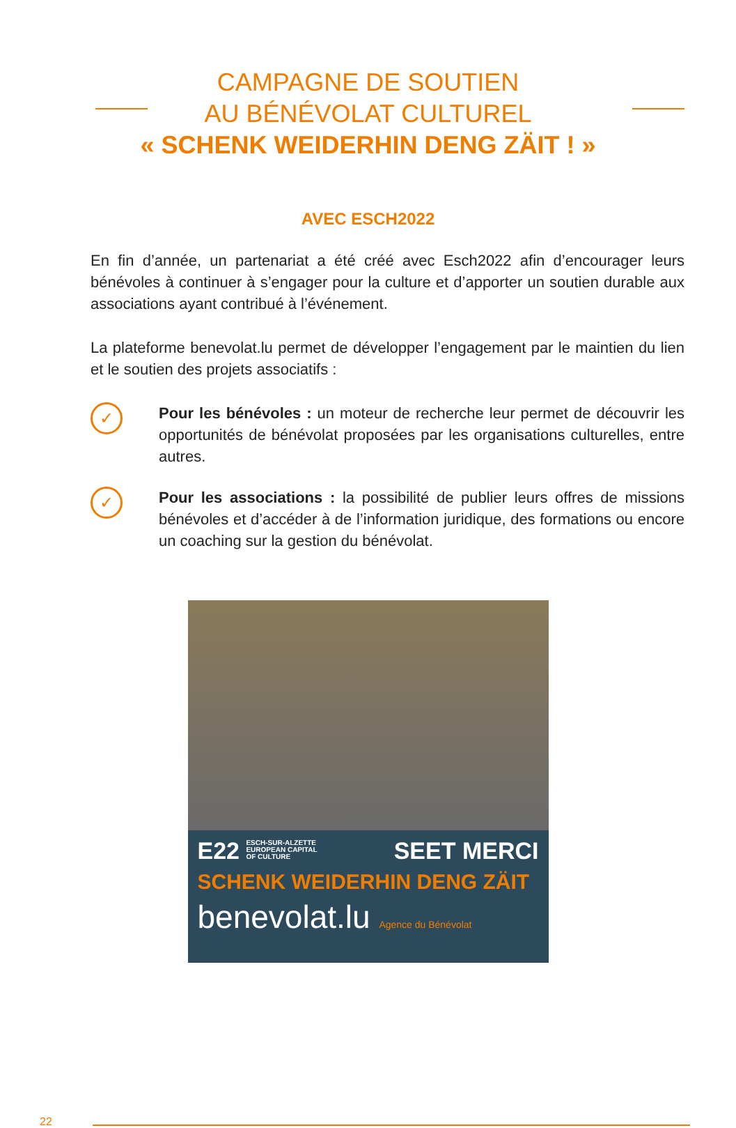CAMPAGNE DE SOUTIEN
AU BÉNÉVOLAT CULTUREL
« SCHENK WEIDERHIN DENG ZÄIT ! »
AVEC ESCH2022
En fin d’année, un partenariat a été créé avec Esch2022 afin d’encourager leurs bénévoles à continuer à s’engager pour la culture et d’apporter un soutien durable aux associations ayant contribué à l’événement.
La plateforme benevolat.lu permet de développer l’engagement par le maintien du lien et le soutien des projets associatifs :
✓
Pour les bénévoles : un moteur de recherche leur permet de découvrir les opportunités de bénévolat proposées par les organisations culturelles, entre autres.
✓
Pour les associations : la possibilité de publier leurs offres de missions bénévoles et d’accéder à de l’information juridique, des formations ou encore un coaching sur la gestion du bénévolat.
E22 ESCH-SUR-ALZETTE
EUROPEAN CAPITAL
OF CULTURE SEET MERCI
SCHENK WEIDERHIN DENG ZÄIT
benevolat.lu Agence du Bénévolat
22